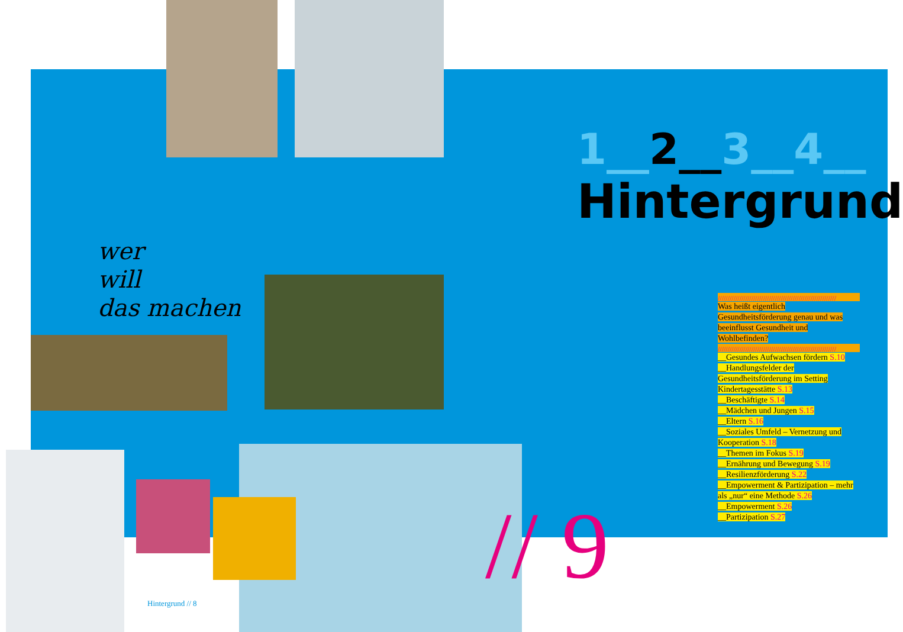wer
will
das machen
1__2__3__4__
Hintergrund
////////////////////////////////////////////////////////////
Was heißt eigentlich Gesundheitsförderung genau und was beeinflusst Gesundheit und Wohlbefinden?
////////////////////////////////////////////////////////////
__Gesundes Aufwachsen fördern S.10
__Handlungsfelder der Gesundheitsförderung im Setting Kindertagesstätte S.13
__Beschäftigte S.14
__Mädchen und Jungen S.15
__Eltern S.16
__Soziales Umfeld – Vernetzung und Kooperation S.18
__Themen im Fokus S.19
__Ernährung und Bewegung S.19
__Resilienzförderung S.22
__Empowerment & Partizipation – mehr als „nur“ eine Methode S.26
__Empowerment S.26
__Partizipation S.27
// 9
Hintergrund // 8